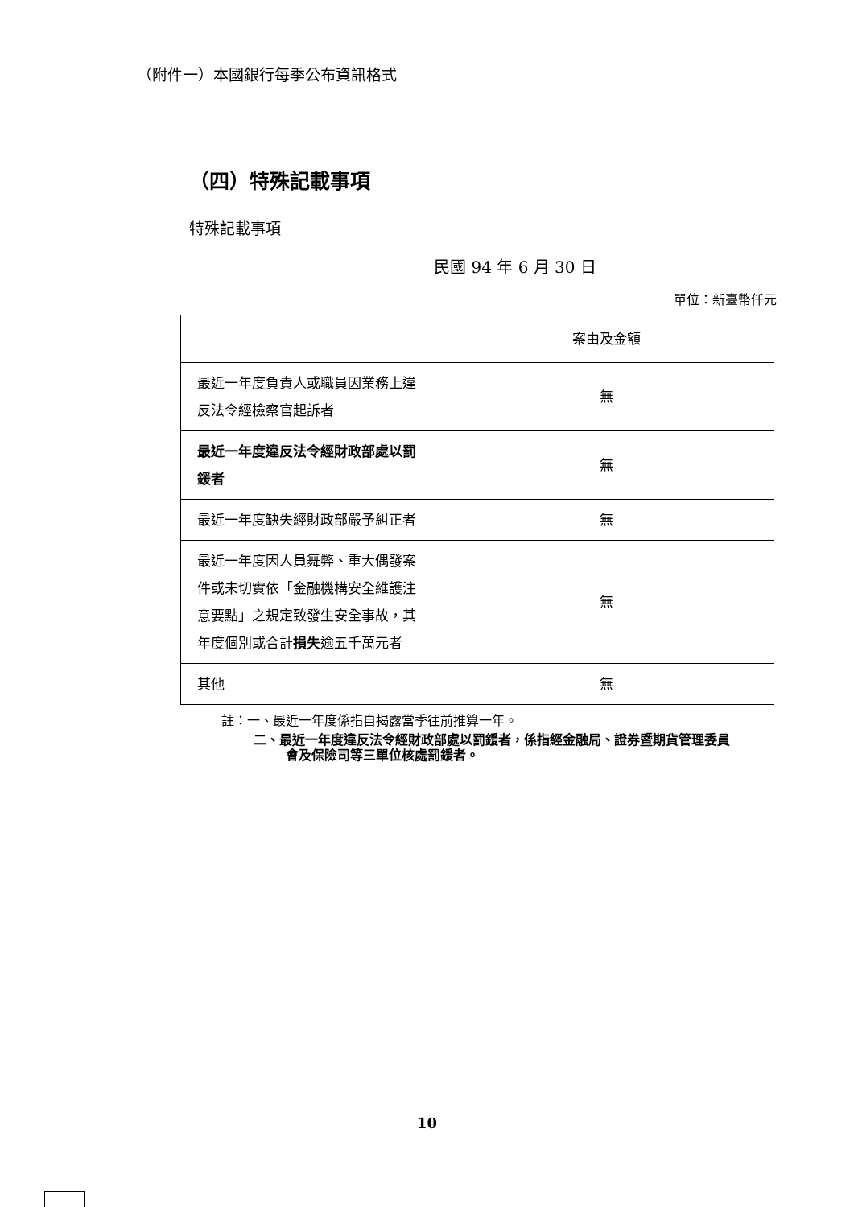（附件一）本國銀行每季公布資訊格式
（四）特殊記載事項
特殊記載事項
民國 94 年 6 月 30 日
單位：新臺幣仟元
| | 案由及金額 |
| --- | --- |
| 最近一年度負責人或職員因業務上違反法令經檢察官起訴者 | 無 |
| 最近一年度違反法令經財政部處以罰鍰者 | 無 |
| 最近一年度缺失經財政部嚴予糾正者 | 無 |
| 最近一年度因人員舞弊、重大偶發案件或未切實依「金融機構安全維護注意要點」之規定致發生安全事故，其年度個別或合計 損失 逾五千萬元者 | 無 |
| 其他 | 無 |
註：一、最近一年度係指自揭露當季往前推算一年。
二、最近一年度違反法令經財政部處以罰鍰者，係指經金融局、證券暨期貨管理委員會及保險司等三單位核處罰鍰者。
10